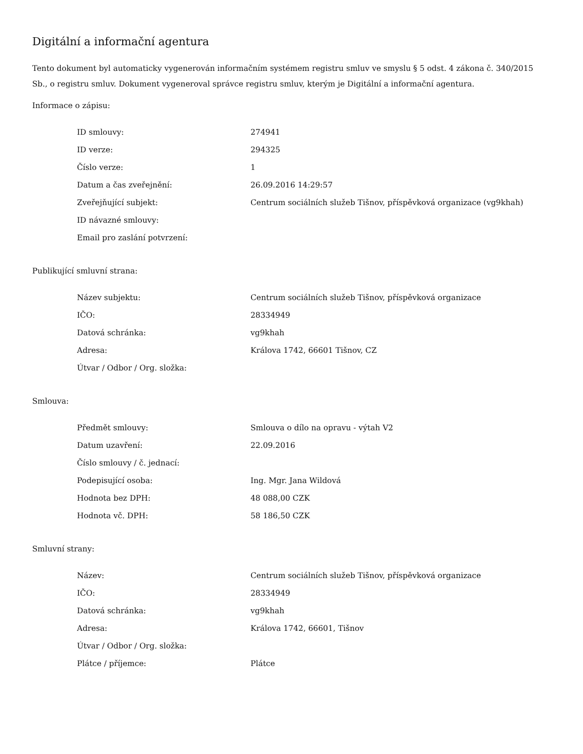Digitální a informační agentura
Tento dokument byl automaticky vygenerován informačním systémem registru smluv ve smyslu § 5 odst. 4 zákona č. 340/2015 Sb., o registru smluv. Dokument vygeneroval správce registru smluv, kterým je Digitální a informační agentura.
Informace o zápisu:
| ID smlouvy: | 274941 |
| ID verze: | 294325 |
| Číslo verze: | 1 |
| Datum a čas zveřejnění: | 26.09.2016 14:29:57 |
| Zveřejňující subjekt: | Centrum sociálních služeb Tišnov, příspěvková organizace (vg9khah) |
| ID návazné smlouvy: | |
| Email pro zaslání potvrzení: | |
Publikující smluvní strana:
| Název subjektu: | Centrum sociálních služeb Tišnov, příspěvková organizace |
| IČO: | 28334949 |
| Datová schránka: | vg9khah |
| Adresa: | Králova 1742, 66601 Tišnov, CZ |
| Útvar / Odbor / Org. složka: | |
Smlouva:
| Předmět smlouvy: | Smlouva o dílo na opravu - výtah V2 |
| Datum uzavření: | 22.09.2016 |
| Číslo smlouvy / č. jednací: | |
| Podepisující osoba: | Ing. Mgr. Jana Wildová |
| Hodnota bez DPH: | 48 088,00 CZK |
| Hodnota vč. DPH: | 58 186,50 CZK |
Smluvní strany:
| Název: | Centrum sociálních služeb Tišnov, příspěvková organizace |
| IČO: | 28334949 |
| Datová schránka: | vg9khah |
| Adresa: | Králova 1742, 66601, Tišnov |
| Útvar / Odbor / Org. složka: | |
| Plátce / příjemce: | Plátce |